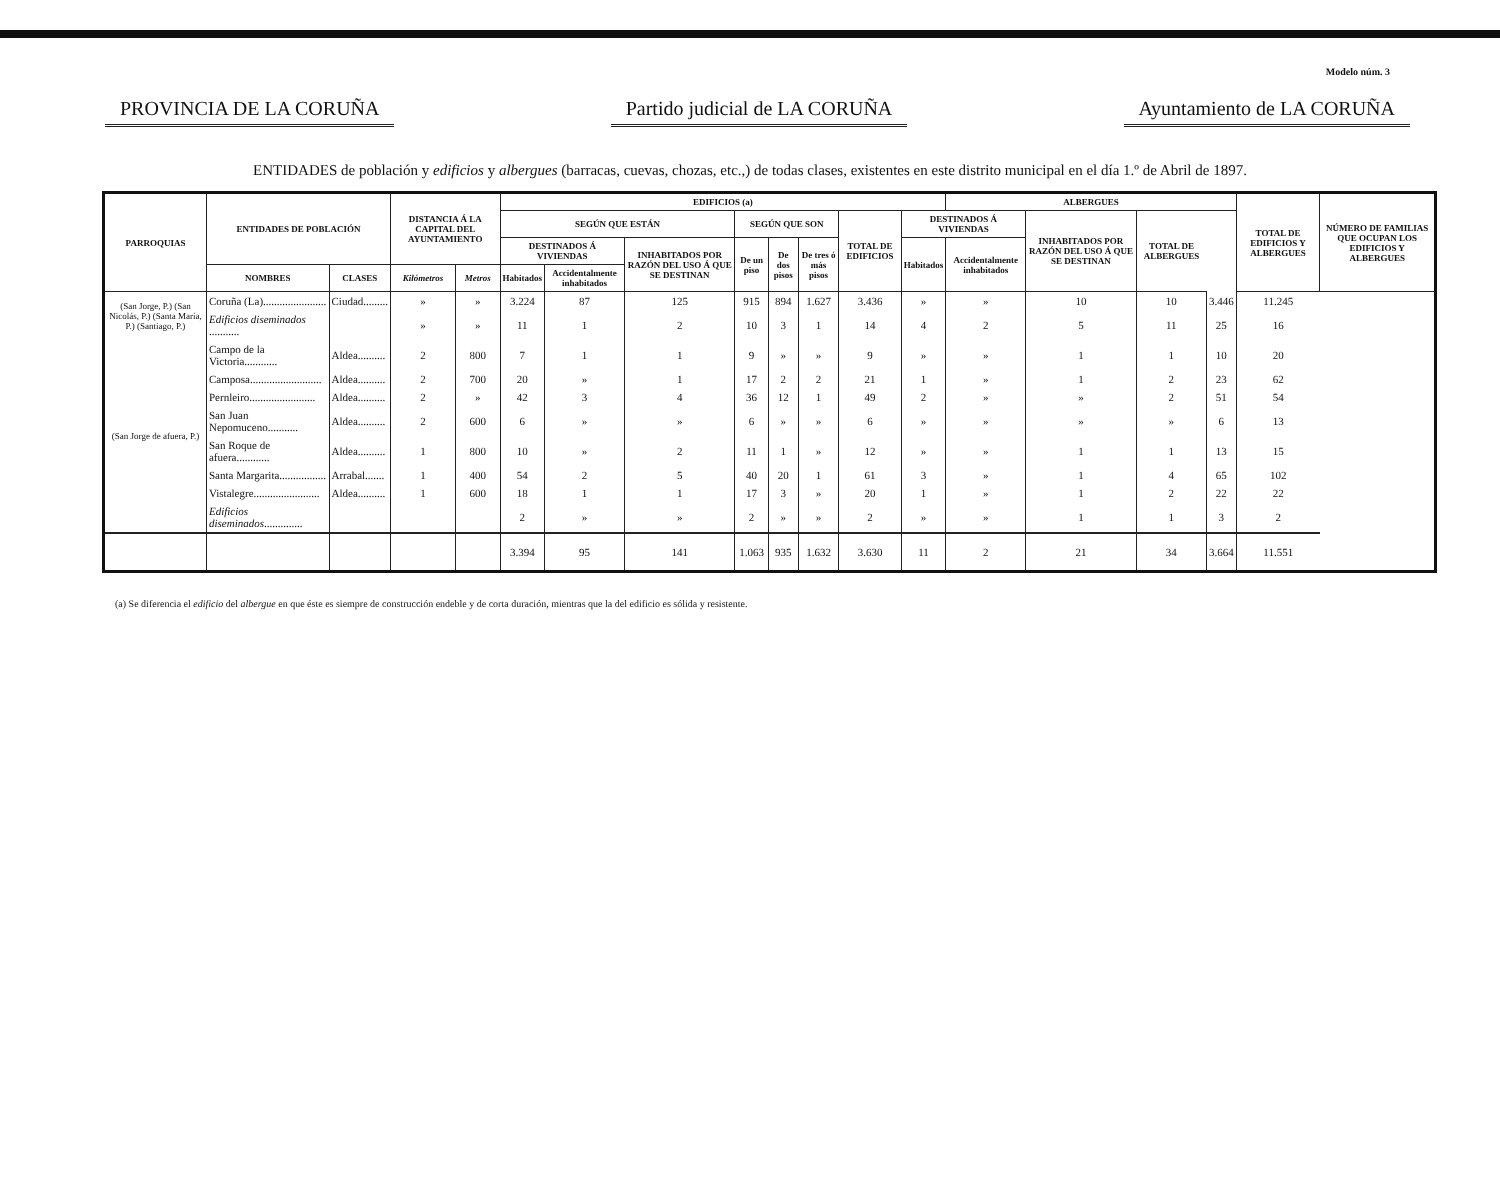Modelo núm. 3
PROVINCIA DE LA CORUÑA Partido judicial de LA CORUÑA Ayuntamiento de LA CORUÑA
ENTIDADES de población y edificios y albergues (barracas, cuevas, chozas, etc.,) de todas clases, existentes en este distrito municipal en el día 1.º de Abril de 1897.
| PARROQUIAS | ENTIDADES DE POBLACIÓN | | DISTANCIA Á LA CAPITAL DEL AYUNTAMIENTO | | EDIFICIOS (a) | | | | | | | | ALBERGUES | | | | TOTAL DE EDIFICIOS Y ALBERGUES | NÚMERO DE FAMILIAS QUE OCUPAN LOS EDIFICIOS Y ALBERGUES |
| --- | --- | --- | --- | --- | --- | --- | --- | --- | --- | --- | --- | --- | --- | --- | --- | --- | --- | --- |
| | | | | | SEGÚN QUE ESTÁN | | | SEGÚN QUE SON | | | TOTAL DE EDIFICIOS | DESTINADOS Á VIVIENDAS | | INHABITADOS POR RAZÓN DEL USO Á QUE SE DESTINAN | TOTAL DE ALBERGUES | | | |
| | | | | | DESTINADOS Á VIVIENDAS | | INHABITADOS POR RAZÓN DEL USO Á QUE SE DESTINAN | De un piso | De dos pisos | De tres ó más pisos | | Habitados | Accidentalmente inhabitados | | | | | |
| | NOMBRES | CLASES | Kilómetros | Metros | Habitados | Accidentalmente inhabitados | | | | | | | | | | | | |
| (San Jorge, P.) (San Nicolás, P.) (Santa María, P.) (Santiago, P.) | Coruña (La)....................... | Ciudad......... | » | » | 3.224 | 87 | 125 | 915 | 894 | 1.627 | 3.436 | » | » | 10 | 10 | 3.446 | 11.245 | |
| | Edificios diseminados ........... | | » | » | 11 | 1 | 2 | 10 | 3 | 1 | 14 | 4 | 2 | 5 | 11 | 25 | 16 | |
| (San Jorge de afuera, P.) | Campo de la Victoria............ | Aldea.......... | 2 | 800 | 7 | 1 | 1 | 9 | » | » | 9 | » | » | 1 | 1 | 10 | 20 | |
| | Camposa.......................... | Aldea.......... | 2 | 700 | 20 | » | 1 | 17 | 2 | 2 | 21 | 1 | » | 1 | 2 | 23 | 62 | |
| | Pernleiro........................ | Aldea.......... | 2 | » | 42 | 3 | 4 | 36 | 12 | 1 | 49 | 2 | » | » | 2 | 51 | 54 | |
| | San Juan Nepomuceno........... | Aldea.......... | 2 | 600 | 6 | » | » | 6 | » | » | 6 | » | » | » | » | 6 | 13 | |
| | San Roque de afuera............ | Aldea.......... | 1 | 800 | 10 | » | 2 | 11 | 1 | » | 12 | » | » | 1 | 1 | 13 | 15 | |
| | Santa Margarita................. | Arrabal....... | 1 | 400 | 54 | 2 | 5 | 40 | 20 | 1 | 61 | 3 | » | 1 | 4 | 65 | 102 | |
| | Vistalegre........................ | Aldea.......... | 1 | 600 | 18 | 1 | 1 | 17 | 3 | » | 20 | 1 | » | 1 | 2 | 22 | 22 | |
| | Edificios diseminados .............. | | | | 2 | » | » | 2 | » | » | 2 | » | » | 1 | 1 | 3 | 2 | |
| | | | | | 3.394 | 95 | 141 | 1.063 | 935 | 1.632 | 3.630 | 11 | 2 | 21 | 34 | 3.664 | 11.551 | |
(a) Se diferencia el edificio del albergue en que éste es siempre de construcción endeble y de corta duración, mientras que la del edificio es sólida y resistente.